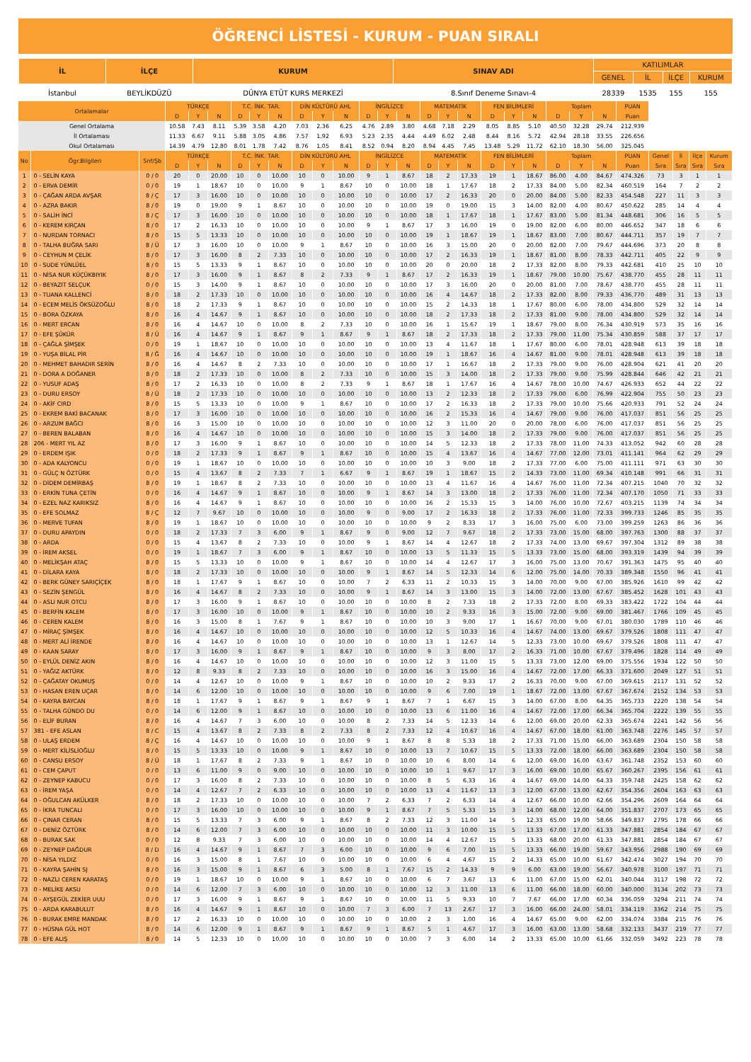ÖĞRENCİ LİSTESİ - KURUM - PUAN SIRALI
| İL | İLÇE | KURUM | SINAV ADI | KATILIMLAR | | | |
| --- | --- | --- | --- | --- | --- | --- | --- |
| | | | | GENEL | İL | İLÇE | KURUM |
| İstanbul | BEYLİKDÜZÜ | DÜNYA ETÜT KURS MERKEZİ | 8.Sınıf Deneme Sınavı-4 | 28339 | 1535 | 155 | 155 |
| Ortalamalar | | | TÜRKÇE | | | T.C. İNK. TAR. | | | DİN KÜLTÜRÜ AHL | | | İNGİLİZCE | | | MATEMATİK | | | FEN BİLİMLERİ | | | Toplam | | | PUAN | | | | |
| --- | --- | --- | --- | --- | --- | --- | --- | --- | --- | --- | --- | --- | --- | --- | --- | --- | --- | --- | --- | --- | --- | --- | --- | --- | --- | --- | --- | --- |
| | | | D | Y | N | D | Y | N | D | Y | N | D | Y | N | D | Y | N | D | Y | N | D | Y | N | Puan | | | | |
| Genel Ortalama | | | 10.58 | 7.43 | 8.11 | 5.39 | 3.58 | 4.20 | 7.03 | 2.36 | 6.25 | 4.76 | 2.89 | 3.80 | 4.68 | 7.18 | 2.29 | 8.05 | 8.85 | 5.10 | 40.50 | 32.28 | 29.74 | 212.939 | | | | |
| İl Ortalaması | | | 11.33 | 6.67 | 9.11 | 5.88 | 3.05 | 4.86 | 7.57 | 1.92 | 6.93 | 5.23 | 2.35 | 4.44 | 4.49 | 6.02 | 2.48 | 8.44 | 8.16 | 5.72 | 42.94 | 28.18 | 33.55 | 226.656 | | | | |
| Okul Ortalaması | | | 14.39 | 4.79 | 12.80 | 8.01 | 1.78 | 7.42 | 8.76 | 1.05 | 8.41 | 8.52 | 0.94 | 8.20 | 8.94 | 4.45 | 7.45 | 13.48 | 5.29 | 11.72 | 62.10 | 18.30 | 56.00 | 325.045 | | | | |
| No | Ögr.Bilgileri | Snf/Şb | TÜRKÇE | | | T.C. İNK. TAR. | | | DİN KÜLTÜRÜ AHL | | | İNGİLİZCE | | | MATEMATİK | | | FEN BİLİMLERİ | | | Toplam | | | PUAN | Genel | İl | İlçe | Kurum |
| | | | D | Y | N | D | Y | N | D | Y | N | D | Y | N | D | Y | N | D | Y | N | D | Y | N | Puan | Sıra | Sıra | Sıra | Sıra |
| 1 | 0 - SELİN KAYA | 0 / 0 | 20 | 0 | 20.00 | 10 | 0 | 10.00 | 10 | 0 | 10.00 | 9 | 1 | 8.67 | 18 | 2 | 17.33 | 19 | 1 | 18.67 | 86.00 | 4.00 | 84.67 | 474.326 | 73 | 3 | 1 | 1 |
| 2 | 0 - ERVA DEMİR | 0 / 0 | 19 | 1 | 18.67 | 10 | 0 | 10.00 | 9 | 1 | 8.67 | 10 | 0 | 10.00 | 18 | 1 | 17.67 | 18 | 2 | 17.33 | 84.00 | 5.00 | 82.34 | 460.519 | 164 | 7 | 2 | 2 |
| 3 | 0 - ÇAĞAN ARDA AVŞAR | 8 / Ç | 17 | 3 | 16.00 | 10 | 0 | 10.00 | 10 | 0 | 10.00 | 10 | 0 | 10.00 | 17 | 2 | 16.33 | 20 | 0 | 20.00 | 84.00 | 5.00 | 82.33 | 454.548 | 227 | 11 | 3 | 3 |
| 4 | 0 - AZRA BAKIR | 8 / 0 | 19 | 0 | 19.00 | 9 | 1 | 8.67 | 10 | 0 | 10.00 | 10 | 0 | 10.00 | 19 | 0 | 19.00 | 15 | 3 | 14.00 | 82.00 | 4.00 | 80.67 | 450.622 | 285 | 14 | 4 | 4 |
| 5 | 0 - SALİH İNCİ | 8 / Ç | 17 | 3 | 16.00 | 10 | 0 | 10.00 | 10 | 0 | 10.00 | 10 | 0 | 10.00 | 18 | 1 | 17.67 | 18 | 1 | 17.67 | 83.00 | 5.00 | 81.34 | 448.681 | 306 | 16 | 5 | 5 |
| 6 | 0 - KEREM KIRÇAN | 8 / 0 | 17 | 2 | 16.33 | 10 | 0 | 10.00 | 10 | 0 | 10.00 | 9 | 1 | 8.67 | 17 | 3 | 16.00 | 19 | 0 | 19.00 | 82.00 | 6.00 | 80.00 | 446.652 | 347 | 18 | 6 | 6 |
| 7 | 0 - NURDAN TORNACI | 8 / 0 | 15 | 5 | 13.33 | 10 | 0 | 10.00 | 10 | 0 | 10.00 | 10 | 0 | 10.00 | 19 | 1 | 18.67 | 19 | 1 | 18.67 | 83.00 | 7.00 | 80.67 | 444.711 | 357 | 19 | 7 | 7 |
| 8 | 0 - TALHA BUĞRA SARI | 8 / Ü | 17 | 3 | 16.00 | 10 | 0 | 10.00 | 9 | 1 | 8.67 | 10 | 0 | 10.00 | 16 | 3 | 15.00 | 20 | 0 | 20.00 | 82.00 | 7.00 | 79.67 | 444.696 | 373 | 20 | 8 | 8 |
| 9 | 0 - CEYHUN M ÇELİK | 8 / 0 | 17 | 3 | 16.00 | 8 | 2 | 7.33 | 10 | 0 | 10.00 | 10 | 0 | 10.00 | 17 | 2 | 16.33 | 19 | 1 | 18.67 | 81.00 | 8.00 | 78.33 | 442.711 | 405 | 22 | 9 | 9 |
| 10 | 0 - SUDE YÜNLÜEL | 8 / 0 | 15 | 5 | 13.33 | 9 | 1 | 8.67 | 10 | 0 | 10.00 | 10 | 0 | 10.00 | 20 | 0 | 20.00 | 18 | 2 | 17.33 | 82.00 | 8.00 | 79.33 | 442.681 | 410 | 25 | 10 | 10 |
| 11 | 0 - NİSA NUR KÜÇÜKBIYIK | 8 / 0 | 17 | 3 | 16.00 | 9 | 1 | 8.67 | 8 | 2 | 7.33 | 9 | 1 | 8.67 | 17 | 2 | 16.33 | 19 | 1 | 18.67 | 79.00 | 10.00 | 75.67 | 438.770 | 455 | 28 | 11 | 11 |
| 12 | 0 - BEYAZIT SELÇUK | 0 / 0 | 15 | 3 | 14.00 | 9 | 1 | 8.67 | 10 | 0 | 10.00 | 10 | 0 | 10.00 | 17 | 3 | 16.00 | 20 | 0 | 20.00 | 81.00 | 7.00 | 78.67 | 438.770 | 455 | 28 | 11 | 11 |
| 13 | 0 - TUANA KALLENCİ | 8 / 0 | 18 | 2 | 17.33 | 10 | 0 | 10.00 | 10 | 0 | 10.00 | 10 | 0 | 10.00 | 16 | 4 | 14.67 | 18 | 2 | 17.33 | 82.00 | 8.00 | 79.33 | 436.770 | 489 | 31 | 13 | 13 |
| 14 | 0 - ECEM MELİS ÖKSÜZOĞLU | 8 / 0 | 18 | 2 | 17.33 | 9 | 1 | 8.67 | 10 | 0 | 10.00 | 10 | 0 | 10.00 | 15 | 2 | 14.33 | 18 | 1 | 17.67 | 80.00 | 6.00 | 78.00 | 434.800 | 529 | 32 | 14 | 14 |
| 15 | 0 - BORA ÖZKAYA | 8 / 0 | 16 | 4 | 14.67 | 9 | 1 | 8.67 | 10 | 0 | 10.00 | 10 | 0 | 10.00 | 18 | 2 | 17.33 | 18 | 2 | 17.33 | 81.00 | 9.00 | 78.00 | 434.800 | 529 | 32 | 14 | 14 |
| 16 | 0 - MERT ERCAN | 8 / 0 | 16 | 4 | 14.67 | 10 | 0 | 10.00 | 8 | 2 | 7.33 | 10 | 0 | 10.00 | 16 | 1 | 15.67 | 19 | 1 | 18.67 | 79.00 | 8.00 | 76.34 | 430.919 | 573 | 35 | 16 | 16 |
| 17 | 0 - EFE ŞÜKÜR | 8 / Ü | 16 | 4 | 14.67 | 9 | 1 | 8.67 | 9 | 1 | 8.67 | 9 | 1 | 8.67 | 18 | 2 | 17.33 | 18 | 2 | 17.33 | 79.00 | 11.00 | 75.34 | 430.859 | 588 | 37 | 17 | 17 |
| 18 | 0 - ÇAĞLA ŞİMŞEK | 0 / 0 | 19 | 1 | 18.67 | 10 | 0 | 10.00 | 10 | 0 | 10.00 | 10 | 0 | 10.00 | 13 | 4 | 11.67 | 18 | 1 | 17.67 | 80.00 | 6.00 | 78.01 | 428.948 | 613 | 39 | 18 | 18 |
| 19 | 0 - YUŞA BİLAL PİR | 8 / Ğ | 16 | 4 | 14.67 | 10 | 0 | 10.00 | 10 | 0 | 10.00 | 10 | 0 | 10.00 | 19 | 1 | 18.67 | 16 | 4 | 14.67 | 81.00 | 9.00 | 78.01 | 428.948 | 613 | 39 | 18 | 18 |
| 20 | 0 - MEHMET BAHADIR SERİN | 8 / 0 | 16 | 4 | 14.67 | 8 | 2 | 7.33 | 10 | 0 | 10.00 | 10 | 0 | 10.00 | 17 | 1 | 16.67 | 18 | 2 | 17.33 | 79.00 | 9.00 | 76.00 | 428.904 | 621 | 41 | 20 | 20 |
| 21 | 0 - DORA A DOĞANER | 8 / 0 | 18 | 2 | 17.33 | 10 | 0 | 10.00 | 8 | 2 | 7.33 | 10 | 0 | 10.00 | 15 | 3 | 14.00 | 18 | 2 | 17.33 | 79.00 | 9.00 | 75.99 | 428.844 | 646 | 42 | 21 | 21 |
| 22 | 0 - YUSUF ADAŞ | 8 / 0 | 17 | 2 | 16.33 | 10 | 0 | 10.00 | 8 | 2 | 7.33 | 9 | 1 | 8.67 | 18 | 1 | 17.67 | 16 | 4 | 14.67 | 78.00 | 10.00 | 74.67 | 426.933 | 652 | 44 | 22 | 22 |
| 23 | 0 - DURU ERSOY | 8 / Ü | 18 | 2 | 17.33 | 10 | 0 | 10.00 | 10 | 0 | 10.00 | 10 | 0 | 10.00 | 13 | 2 | 12.33 | 18 | 2 | 17.33 | 79.00 | 6.00 | 76.99 | 422.904 | 755 | 50 | 23 | 23 |
| 24 | 0 - AKİF CIRD | 8 / 0 | 15 | 5 | 13.33 | 10 | 0 | 10.00 | 9 | 1 | 8.67 | 10 | 0 | 10.00 | 17 | 2 | 16.33 | 18 | 2 | 17.33 | 79.00 | 10.00 | 75.66 | 420.933 | 791 | 52 | 24 | 24 |
| 25 | 0 - EKREM BAKİ BACANAK | 8 / 0 | 17 | 3 | 16.00 | 10 | 0 | 10.00 | 10 | 0 | 10.00 | 10 | 0 | 10.00 | 16 | 2 | 15.33 | 16 | 4 | 14.67 | 79.00 | 9.00 | 76.00 | 417.037 | 851 | 56 | 25 | 25 |
| 26 | 0 - ARZUM BAĞCI | 8 / 0 | 16 | 3 | 15.00 | 10 | 0 | 10.00 | 10 | 0 | 10.00 | 10 | 0 | 10.00 | 12 | 3 | 11.00 | 20 | 0 | 20.00 | 78.00 | 6.00 | 76.00 | 417.037 | 851 | 56 | 25 | 25 |
| 27 | 0 - BEREN BALABAN | 8 / 0 | 16 | 4 | 14.67 | 10 | 0 | 10.00 | 10 | 0 | 10.00 | 10 | 0 | 10.00 | 15 | 3 | 14.00 | 18 | 2 | 17.33 | 79.00 | 9.00 | 76.00 | 417.037 | 851 | 56 | 25 | 25 |
| 28 | 206 - MERT YIL AZ | 8 / 0 | 17 | 3 | 16.00 | 9 | 1 | 8.67 | 10 | 0 | 10.00 | 10 | 0 | 10.00 | 14 | 5 | 12.33 | 18 | 2 | 17.33 | 78.00 | 11.00 | 74.33 | 413.052 | 942 | 60 | 28 | 28 |
| 29 | 0 - ERDEM IŞIK | 0 / 0 | 18 | 2 | 17.33 | 9 | 1 | 8.67 | 9 | 1 | 8.67 | 10 | 0 | 10.00 | 15 | 4 | 13.67 | 16 | 4 | 14.67 | 77.00 | 12.00 | 73.01 | 411.141 | 964 | 62 | 29 | 29 |
| 30 | 0 - ADA KALYONCU | 0 / 0 | 19 | 1 | 18.67 | 10 | 0 | 10.00 | 10 | 0 | 10.00 | 10 | 0 | 10.00 | 10 | 3 | 9.00 | 18 | 2 | 17.33 | 77.00 | 6.00 | 75.00 | 411.111 | 971 | 63 | 30 | 30 |
| 31 | 0 - GÜLÇ N ÖZTÜRK | 0 / 0 | 15 | 4 | 13.67 | 8 | 2 | 7.33 | 7 | 1 | 6.67 | 9 | 1 | 8.67 | 19 | 1 | 18.67 | 15 | 2 | 14.33 | 73.00 | 11.00 | 69.34 | 410.148 | 991 | 66 | 31 | 31 |
| 32 | 0 - DİDEM DEMİRBAŞ | 8 / 0 | 19 | 1 | 18.67 | 8 | 2 | 7.33 | 10 | 0 | 10.00 | 10 | 0 | 10.00 | 13 | 4 | 11.67 | 16 | 4 | 14.67 | 76.00 | 11.00 | 72.34 | 407.215 | 1040 | 70 | 32 | 32 |
| 33 | 0 - ERKİN TUNA ÇETİN | 0 / 0 | 16 | 4 | 14.67 | 9 | 1 | 8.67 | 10 | 0 | 10.00 | 9 | 1 | 8.67 | 14 | 3 | 13.00 | 18 | 2 | 17.33 | 76.00 | 11.00 | 72.34 | 407.170 | 1050 | 71 | 33 | 33 |
| 34 | 0 - EZEL NAZ KARIKSIZ | 8 / 0 | 16 | 4 | 14.67 | 9 | 1 | 8.67 | 10 | 0 | 10.00 | 10 | 0 | 10.00 | 16 | 2 | 15.33 | 15 | 3 | 14.00 | 76.00 | 10.00 | 72.67 | 403.215 | 1139 | 74 | 34 | 34 |
| 35 | 0 - EFE SOLMAZ | 8 / Ç | 12 | 7 | 9.67 | 10 | 0 | 10.00 | 10 | 0 | 10.00 | 9 | 0 | 9.00 | 17 | 2 | 16.33 | 18 | 2 | 17.33 | 76.00 | 11.00 | 72.33 | 399.733 | 1246 | 85 | 35 | 35 |
| 36 | 0 - MERVE TUFAN | 8 / 0 | 19 | 1 | 18.67 | 10 | 0 | 10.00 | 10 | 0 | 10.00 | 10 | 0 | 10.00 | 9 | 2 | 8.33 | 17 | 3 | 16.00 | 75.00 | 6.00 | 73.00 | 399.259 | 1263 | 86 | 36 | 36 |
| 37 | 0 - DURU APAYDIN | 0 / 0 | 18 | 2 | 17.33 | 7 | 3 | 6.00 | 9 | 1 | 8.67 | 9 | 0 | 9.00 | 12 | 7 | 9.67 | 18 | 2 | 17.33 | 73.00 | 15.00 | 68.00 | 397.763 | 1300 | 88 | 37 | 37 |
| 38 | 0 - ARDA | 0 / 0 | 15 | 4 | 13.67 | 8 | 2 | 7.33 | 10 | 0 | 10.00 | 9 | 1 | 8.67 | 14 | 4 | 12.67 | 18 | 2 | 17.33 | 74.00 | 13.00 | 69.67 | 397.304 | 1312 | 89 | 38 | 38 |
| 39 | 0 - İREM AKSEL | 0 / 0 | 19 | 1 | 18.67 | 7 | 3 | 6.00 | 9 | 1 | 8.67 | 10 | 0 | 10.00 | 13 | 5 | 11.33 | 15 | 5 | 13.33 | 73.00 | 15.00 | 68.00 | 393.319 | 1439 | 94 | 39 | 39 |
| 40 | 0 - MELİKŞAH ATAÇ | 8 / 0 | 15 | 5 | 13.33 | 10 | 0 | 10.00 | 9 | 1 | 8.67 | 10 | 0 | 10.00 | 14 | 4 | 12.67 | 17 | 3 | 16.00 | 75.00 | 13.00 | 70.67 | 391.363 | 1475 | 95 | 40 | 40 |
| 41 | 0 - DİLARA KAYA | 8 / 0 | 18 | 2 | 17.33 | 10 | 0 | 10.00 | 10 | 0 | 10.00 | 9 | 1 | 8.67 | 14 | 5 | 12.33 | 14 | 6 | 12.00 | 75.00 | 14.00 | 70.33 | 389.348 | 1550 | 96 | 41 | 41 |
| 42 | 0 - BERK GÜNEY SARIÇİÇEK | 8 / 0 | 18 | 1 | 17.67 | 9 | 1 | 8.67 | 10 | 0 | 10.00 | 7 | 2 | 6.33 | 11 | 2 | 10.33 | 15 | 3 | 14.00 | 70.00 | 9.00 | 67.00 | 385.926 | 1610 | 99 | 42 | 42 |
| 43 | 0 - SEZİN ŞENGÜL | 8 / 0 | 16 | 4 | 14.67 | 8 | 2 | 7.33 | 10 | 0 | 10.00 | 9 | 1 | 8.67 | 14 | 3 | 13.00 | 15 | 3 | 14.00 | 72.00 | 13.00 | 67.67 | 385.452 | 1628 | 101 | 43 | 43 |
| 44 | 0 - ASLI NUR OTCU | 8 / 0 | 17 | 3 | 16.00 | 9 | 1 | 8.67 | 10 | 0 | 10.00 | 10 | 0 | 10.00 | 8 | 2 | 7.33 | 18 | 2 | 17.33 | 72.00 | 8.00 | 69.33 | 383.422 | 1722 | 104 | 44 | 44 |
| 45 | 0 - BERFİN KALEM | 8 / 0 | 17 | 3 | 16.00 | 10 | 0 | 10.00 | 9 | 1 | 8.67 | 10 | 0 | 10.00 | 10 | 2 | 9.33 | 16 | 3 | 15.00 | 72.00 | 9.00 | 69.00 | 381.467 | 1766 | 109 | 45 | 45 |
| 46 | 0 - CEREN KALEM | 8 / 0 | 16 | 3 | 15.00 | 8 | 1 | 7.67 | 9 | 1 | 8.67 | 10 | 0 | 10.00 | 10 | 3 | 9.00 | 17 | 1 | 16.67 | 70.00 | 9.00 | 67.01 | 380.030 | 1789 | 110 | 46 | 46 |
| 47 | 0 - MİRAÇ ŞİMŞEK | 8 / 0 | 16 | 4 | 14.67 | 10 | 0 | 10.00 | 10 | 0 | 10.00 | 10 | 0 | 10.00 | 12 | 5 | 10.33 | 16 | 4 | 14.67 | 74.00 | 13.00 | 69.67 | 379.526 | 1808 | 111 | 47 | 47 |
| 48 | 0 - MERT ALİ İRENDE | 8 / 0 | 16 | 4 | 14.67 | 10 | 0 | 10.00 | 10 | 0 | 10.00 | 10 | 0 | 10.00 | 13 | 1 | 12.67 | 14 | 5 | 12.33 | 73.00 | 10.00 | 69.67 | 379.526 | 1808 | 111 | 47 | 47 |
| 49 | 0 - KAAN SARAY | 8 / 0 | 17 | 3 | 16.00 | 9 | 1 | 8.67 | 9 | 1 | 8.67 | 10 | 0 | 10.00 | 9 | 3 | 8.00 | 17 | 2 | 16.33 | 71.00 | 10.00 | 67.67 | 379.496 | 1828 | 114 | 49 | 49 |
| 50 | 0 - EYLÜL DENİZ AKIN | 8 / 0 | 16 | 4 | 14.67 | 10 | 0 | 10.00 | 10 | 0 | 10.00 | 10 | 0 | 10.00 | 12 | 3 | 11.00 | 15 | 5 | 13.33 | 73.00 | 12.00 | 69.00 | 375.556 | 1934 | 122 | 50 | 50 |
| 51 | 0 - YAĞIZ AKTÜRK | 8 / 0 | 12 | 8 | 9.33 | 8 | 2 | 7.33 | 10 | 0 | 10.00 | 10 | 0 | 10.00 | 16 | 3 | 15.00 | 16 | 4 | 14.67 | 72.00 | 17.00 | 66.33 | 371.600 | 2049 | 127 | 51 | 51 |
| 52 | 0 - ÇAĞATAY OKUMUŞ | 0 / 0 | 14 | 4 | 12.67 | 10 | 0 | 10.00 | 9 | 1 | 8.67 | 10 | 0 | 10.00 | 10 | 2 | 9.33 | 17 | 2 | 16.33 | 70.00 | 9.00 | 67.00 | 369.615 | 2117 | 131 | 52 | 52 |
| 53 | 0 - HASAN EREN UÇAR | 8 / 0 | 14 | 6 | 12.00 | 10 | 0 | 10.00 | 10 | 0 | 10.00 | 10 | 0 | 10.00 | 9 | 6 | 7.00 | 19 | 1 | 18.67 | 72.00 | 13.00 | 67.67 | 367.674 | 2152 | 134 | 53 | 53 |
| 54 | 0 - KAYRA BAYCAN | 8 / 0 | 18 | 1 | 17.67 | 9 | 1 | 8.67 | 9 | 1 | 8.67 | 9 | 1 | 8.67 | 7 | 1 | 6.67 | 15 | 3 | 14.00 | 67.00 | 8.00 | 64.35 | 365.733 | 2220 | 138 | 54 | 54 |
| 55 | 0 - TALHA GÜNDO DU | 0 / 0 | 14 | 6 | 12.00 | 9 | 1 | 8.67 | 10 | 0 | 10.00 | 10 | 0 | 10.00 | 13 | 6 | 11.00 | 16 | 4 | 14.67 | 72.00 | 17.00 | 66.34 | 365.704 | 2222 | 139 | 55 | 55 |
| 56 | 0 - ELİF BURAN | 8 / 0 | 16 | 4 | 14.67 | 7 | 3 | 6.00 | 10 | 0 | 10.00 | 8 | 2 | 7.33 | 14 | 5 | 12.33 | 14 | 6 | 12.00 | 69.00 | 20.00 | 62.33 | 365.674 | 2241 | 142 | 56 | 56 |
| 57 | 381 - EFE ASLAN | 8 / C | 15 | 4 | 13.67 | 8 | 2 | 7.33 | 8 | 2 | 7.33 | 8 | 2 | 7.33 | 12 | 4 | 10.67 | 16 | 4 | 14.67 | 67.00 | 18.00 | 61.00 | 363.748 | 2276 | 145 | 57 | 57 |
| 58 | 0 - ULAŞ ERDEM | 8 / Ç | 16 | 4 | 14.67 | 10 | 0 | 10.00 | 10 | 0 | 10.00 | 9 | 1 | 8.67 | 8 | 8 | 5.33 | 18 | 2 | 17.33 | 71.00 | 15.00 | 66.00 | 363.689 | 2304 | 150 | 58 | 58 |
| 59 | 0 - MERT KİLİSLİOĞLU | 8 / 0 | 15 | 5 | 13.33 | 10 | 0 | 10.00 | 9 | 1 | 8.67 | 10 | 0 | 10.00 | 13 | 7 | 10.67 | 15 | 5 | 13.33 | 72.00 | 18.00 | 66.00 | 363.689 | 2304 | 150 | 58 | 58 |
| 60 | 0 - CANSU ERSOY | 8 / Ü | 18 | 1 | 17.67 | 8 | 2 | 7.33 | 9 | 1 | 8.67 | 10 | 0 | 10.00 | 10 | 6 | 8.00 | 14 | 6 | 12.00 | 69.00 | 16.00 | 63.67 | 361.748 | 2352 | 153 | 60 | 60 |
| 61 | 0 - CEM ÇAPUT | 0 / 0 | 13 | 6 | 11.00 | 9 | 0 | 9.00 | 10 | 0 | 10.00 | 10 | 0 | 10.00 | 10 | 1 | 9.67 | 17 | 3 | 16.00 | 69.00 | 10.00 | 65.67 | 360.267 | 2395 | 156 | 61 | 61 |
| 62 | 0 - ZEYNEP KABUCU | 0 / 0 | 17 | 3 | 16.00 | 8 | 2 | 7.33 | 10 | 0 | 10.00 | 10 | 0 | 10.00 | 8 | 5 | 6.33 | 16 | 4 | 14.67 | 69.00 | 14.00 | 64.33 | 359.748 | 2425 | 158 | 62 | 62 |
| 63 | 0 - İREM YAŞA | 0 / 0 | 14 | 4 | 12.67 | 7 | 2 | 6.33 | 10 | 0 | 10.00 | 10 | 0 | 10.00 | 13 | 4 | 11.67 | 13 | 3 | 12.00 | 67.00 | 13.00 | 62.67 | 354.356 | 2604 | 163 | 63 | 63 |
| 64 | 0 - OĞULCAN AKÜLKER | 8 / 0 | 18 | 2 | 17.33 | 10 | 0 | 10.00 | 10 | 0 | 10.00 | 7 | 2 | 6.33 | 7 | 2 | 6.33 | 14 | 4 | 12.67 | 66.00 | 10.00 | 62.66 | 354.296 | 2609 | 164 | 64 | 64 |
| 65 | 0 - İKRA TUNCALI | 0 / 0 | 17 | 3 | 16.00 | 10 | 0 | 10.00 | 10 | 0 | 10.00 | 9 | 1 | 8.67 | 7 | 5 | 5.33 | 15 | 3 | 14.00 | 68.00 | 12.00 | 64.00 | 351.837 | 2707 | 173 | 65 | 65 |
| 66 | 0 - ÇINAR CERAN | 8 / 0 | 15 | 5 | 13.33 | 7 | 3 | 6.00 | 9 | 1 | 8.67 | 8 | 2 | 7.33 | 12 | 3 | 11.00 | 14 | 5 | 12.33 | 65.00 | 19.00 | 58.66 | 349.837 | 2795 | 178 | 66 | 66 |
| 67 | 0 - DENİZ ÖZTÜRK | 8 / 0 | 14 | 6 | 12.00 | 7 | 3 | 6.00 | 10 | 0 | 10.00 | 10 | 0 | 10.00 | 11 | 3 | 10.00 | 15 | 5 | 13.33 | 67.00 | 17.00 | 61.33 | 347.881 | 2854 | 184 | 67 | 67 |
| 68 | 0 - BURAK SAK | 0 / 0 | 12 | 8 | 9.33 | 7 | 3 | 6.00 | 10 | 0 | 10.00 | 10 | 0 | 10.00 | 14 | 4 | 12.67 | 15 | 5 | 13.33 | 68.00 | 20.00 | 61.33 | 347.881 | 2854 | 184 | 67 | 67 |
| 69 | 0 - ZEYNEP DAĞDUR | 8 / D | 16 | 4 | 14.67 | 9 | 1 | 8.67 | 7 | 3 | 6.00 | 10 | 0 | 10.00 | 9 | 6 | 7.00 | 15 | 5 | 13.33 | 66.00 | 19.00 | 59.67 | 343.956 | 2988 | 190 | 69 | 69 |
| 70 | 0 - NİSA YILDIZ | 0 / 0 | 16 | 3 | 15.00 | 8 | 1 | 7.67 | 10 | 0 | 10.00 | 10 | 0 | 10.00 | 6 | 4 | 4.67 | 15 | 2 | 14.33 | 65.00 | 10.00 | 61.67 | 342.474 | 3027 | 194 | 70 | 70 |
| 71 | 0 - KAYRA ŞAHİN SJ | 8 / 0 | 16 | 3 | 15.00 | 9 | 1 | 8.67 | 6 | 3 | 5.00 | 8 | 1 | 7.67 | 15 | 2 | 14.33 | 9 | 9 | 6.00 | 63.00 | 19.00 | 56.67 | 340.978 | 3100 | 197 | 71 | 71 |
| 72 | 0 - NAZLI CEREN KARATAŞ | 0 / 0 | 19 | 1 | 18.67 | 10 | 0 | 10.00 | 9 | 1 | 8.67 | 10 | 0 | 10.00 | 6 | 7 | 3.67 | 13 | 6 | 11.00 | 67.00 | 15.00 | 62.01 | 340.044 | 3117 | 198 | 72 | 72 |
| 73 | 0 - MELİKE AKSU | 0 / 0 | 14 | 6 | 12.00 | 7 | 3 | 6.00 | 10 | 0 | 10.00 | 10 | 0 | 10.00 | 12 | 3 | 11.00 | 13 | 6 | 11.00 | 66.00 | 18.00 | 60.00 | 340.000 | 3134 | 202 | 73 | 73 |
| 74 | 0 - AYŞEGÜL ZEKİER UUU | 0 / 0 | 17 | 3 | 16.00 | 9 | 1 | 8.67 | 9 | 1 | 8.67 | 10 | 0 | 10.00 | 11 | 5 | 9.33 | 10 | 7 | 7.67 | 66.00 | 17.00 | 60.34 | 336.059 | 3294 | 211 | 74 | 74 |
| 75 | 0 - ARDA KARABULUT | 8 / 0 | 16 | 4 | 14.67 | 9 | 1 | 8.67 | 10 | 0 | 10.00 | 7 | 3 | 6.00 | 7 | 13 | 2.67 | 17 | 3 | 16.00 | 66.00 | 24.00 | 58.01 | 334.119 | 3362 | 214 | 75 | 75 |
| 76 | 0 - BURAK EMRE MANDAK | 8 / 0 | 17 | 2 | 16.33 | 10 | 0 | 10.00 | 10 | 0 | 10.00 | 10 | 0 | 10.00 | 2 | 3 | 1.00 | 16 | 4 | 14.67 | 65.00 | 9.00 | 62.00 | 334.074 | 3384 | 215 | 76 | 76 |
| 77 | 0 - HÜSNA GÜL HOT | 8 / 0 | 14 | 6 | 12.00 | 9 | 1 | 8.67 | 9 | 1 | 8.67 | 9 | 1 | 8.67 | 5 | 1 | 4.67 | 17 | 3 | 16.00 | 63.00 | 13.00 | 58.68 | 332.133 | 3437 | 219 | 77 | 77 |
| 78 | 0 - EFE ALIŞ | 8 / 0 | 14 | 5 | 12.33 | 10 | 0 | 10.00 | 10 | 0 | 10.00 | 10 | 0 | 10.00 | 7 | 3 | 6.00 | 14 | 2 | 13.33 | 65.00 | 10.00 | 61.66 | 332.059 | 3492 | 223 | 78 | 78 |